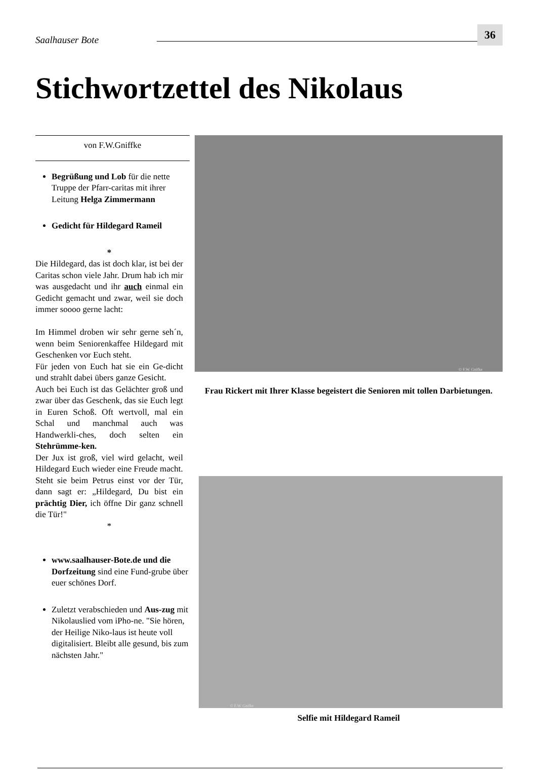Saalhauser Bote 36
Stichwortzettel des Nikolaus
von F.W.Gniffke
Begrüßung und Lob für die nette Truppe der Pfarr-caritas mit ihrer Leitung Helga Zimmermann
Gedicht für Hildegard Rameil
*
Die Hildegard, das ist doch klar, ist bei der Caritas schon viele Jahr. Drum hab ich mir was ausgedacht und ihr auch einmal ein Gedicht gemacht und zwar, weil sie doch immer soooo gerne lacht:
Im Himmel droben wir sehr gerne seh´n, wenn beim Seniorenkaffee Hildegard mit Geschenken vor Euch steht.
Für jeden von Euch hat sie ein Ge-dicht und strahlt dabei übers ganze Gesicht.
Auch bei Euch ist das Gelächter groß und zwar über das Geschenk, das sie Euch legt in Euren Schoß. Oft wertvoll, mal ein Schal und manchmal auch was Handwerkli-ches, doch selten ein Stehrümme-ken.
Der Jux ist groß, viel wird gelacht, weil Hildegard Euch wieder eine Freude macht.
Steht sie beim Petrus einst vor der Tür, dann sagt er: „Hildegard, Du bist ein prächtig Dier, ich öffne Dir ganz schnell die Tür!"
*
www.saalhauser-Bote.de und die Dorfzeitung sind eine Fund-grube über euer schönes Dorf.
Zuletzt verabschieden und Aus-zug mit Nikolauslied vom iPho-ne. "Sie hören, der Heilige Niko-laus ist heute voll digitalisiert. Bleibt alle gesund, bis zum nächsten Jahr."
© F.W. Gnifke
Frau Rickert mit Ihrer Klasse begeistert die Senioren mit tollen Darbietungen.
© F.W. Gnifke
Selfie mit Hildegard Rameil